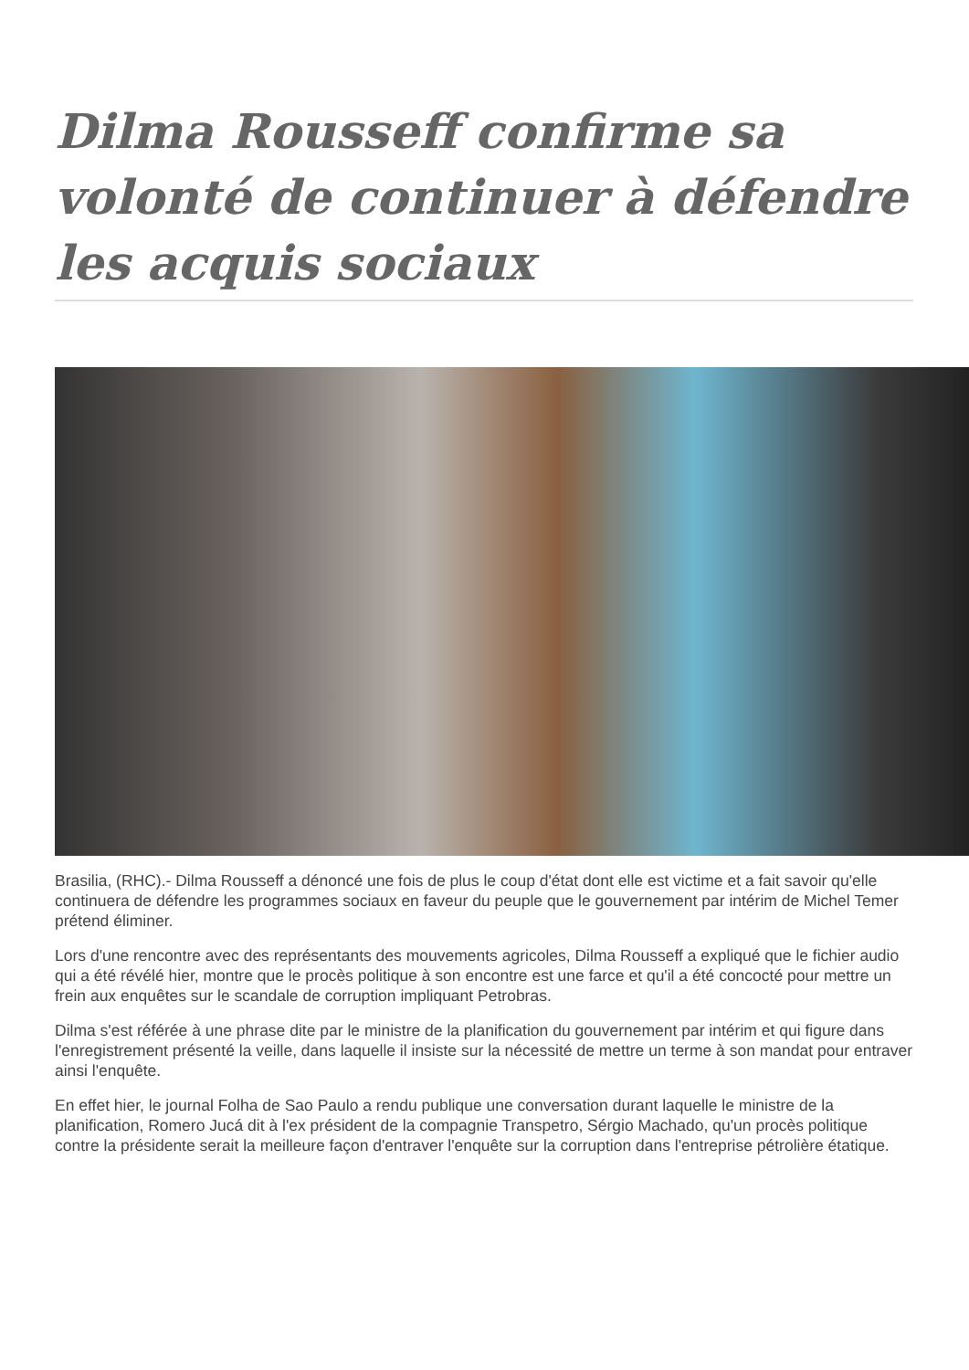Dilma Rousseff confirme sa volonté de continuer à défendre les acquis sociaux
Brasilia, (RHC).- Dilma Rousseff a dénoncé une fois de plus le coup d'état dont elle est victime et a fait savoir qu'elle continuera de défendre les programmes sociaux en faveur du peuple que le gouvernement par intérim de Michel Temer prétend éliminer.
Lors d'une rencontre avec des représentants des mouvements agricoles, Dilma Rousseff a expliqué que le fichier audio qui a été révélé hier, montre que le procès politique à son encontre est une farce et qu'il a été concocté pour mettre un frein aux enquêtes sur le scandale de corruption impliquant Petrobras.
Dilma s'est référée à une phrase dite par le ministre de la planification du gouvernement par intérim et qui figure dans l'enregistrement présenté la veille, dans laquelle il insiste sur la nécessité de mettre un terme à son mandat pour entraver ainsi l'enquête.
En effet hier, le journal Folha de Sao Paulo a rendu publique une conversation durant laquelle le ministre de la planification, Romero Jucá dit à l'ex président de la compagnie Transpetro, Sérgio Machado, qu'un procès politique contre la présidente serait la meilleure façon d'entraver l'enquête sur la corruption dans l'entreprise pétrolière étatique.